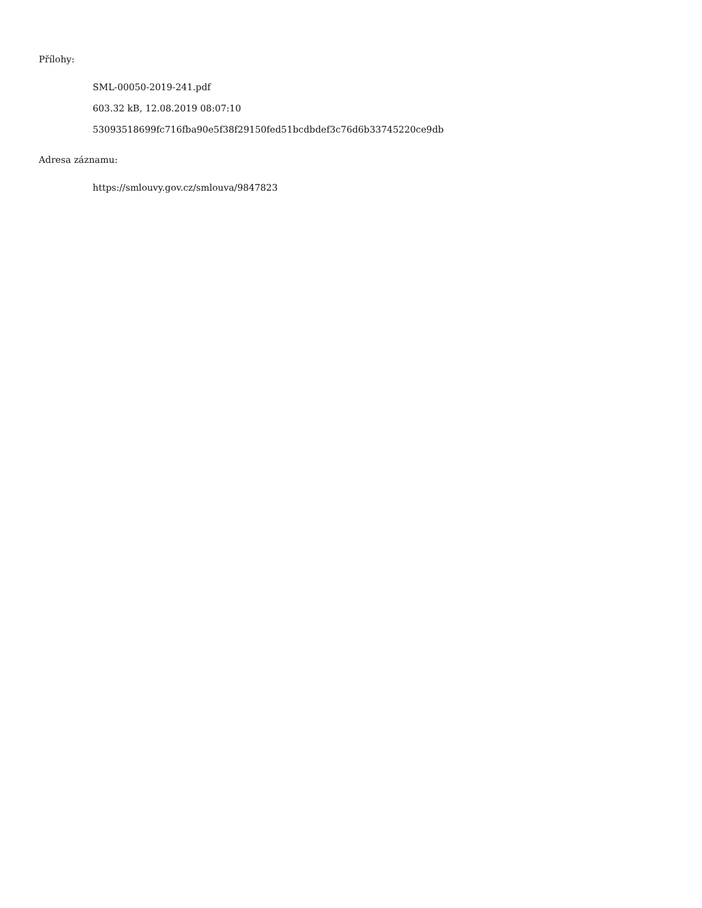Přílohy:
SML-00050-2019-241.pdf
603.32 kB, 12.08.2019 08:07:10
53093518699fc716fba90e5f38f29150fed51bcdbdef3c76d6b33745220ce9db
Adresa záznamu:
https://smlouvy.gov.cz/smlouva/9847823